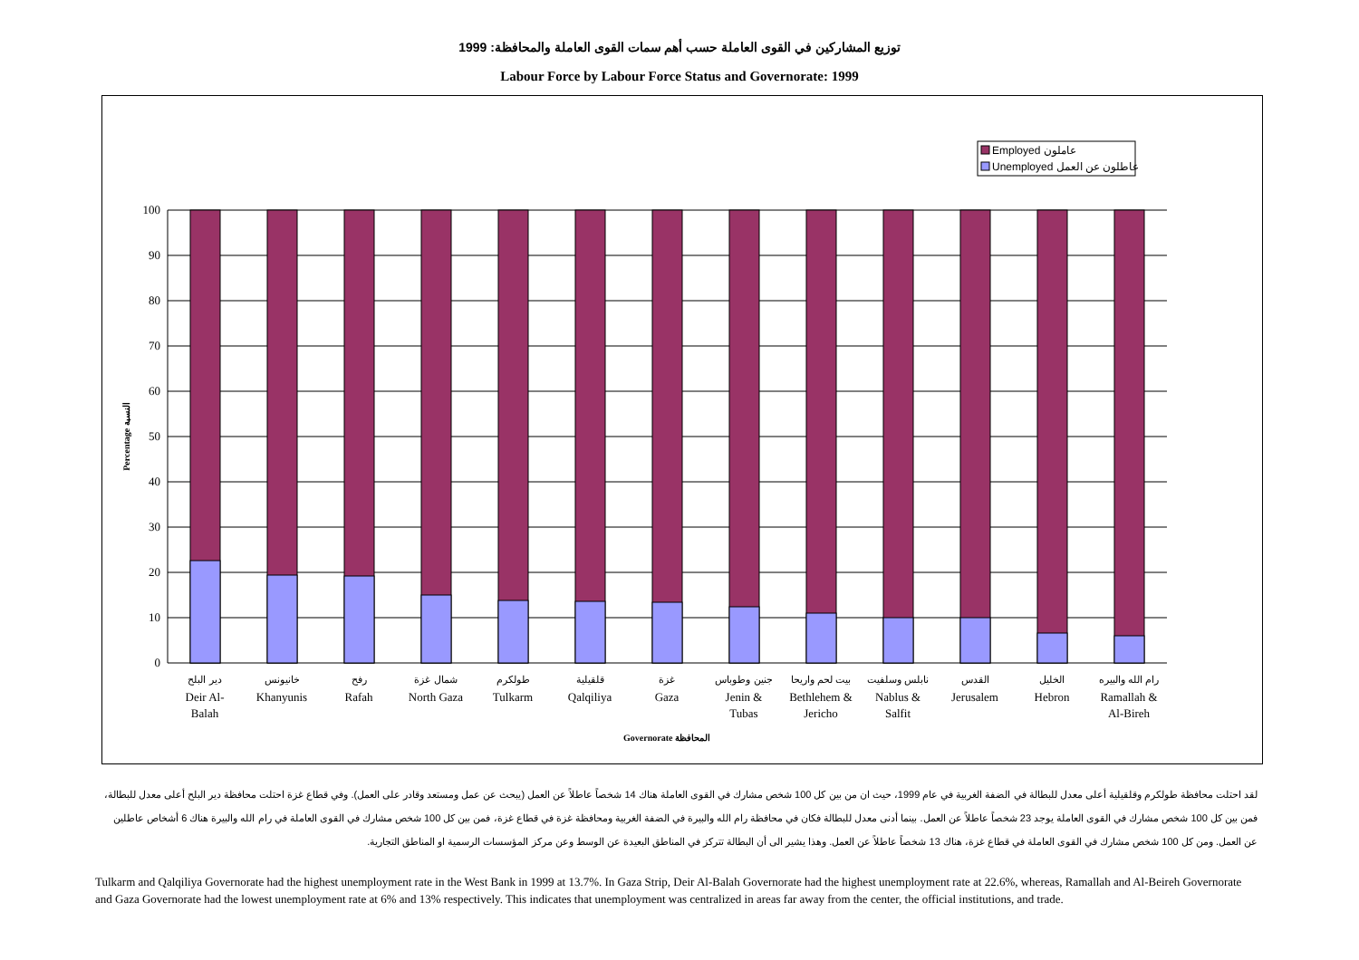توزيع المشاركين في القوى العاملة حسب أهم سمات القوى العاملة والمحافظة: 1999
Labour Force by Labour Force Status and Governorate: 1999
Employed عاملون
Unemployed عاطلون عن العمل
0
10
20
30
40
50
60
70
80
90
100
Percentage النسبة
دير البلح
Deir Al-
Balah
خانيونس
Khanyunis
رفح
Rafah
شمال غزة
North Gaza
طولكرم
Tulkarm
قلقيلية
Qalqiliya
غزة
Gaza
جنين وطوباس
Jenin &
Tubas
بيت لحم واريحا
Bethlehem &
Jericho
نابلس وسلفيت
Nablus &
Salfit
القدس
Jerusalem
الخليل
Hebron
رام الله والبيره
Ramallah &
Al-Bireh
Governorate المحافظة
لقد احتلت محافظة طولكرم وقلقيلية أعلى معدل للبطالة في الضفة الغربية في عام 1999، حيث ان من بين كل 100 شخص مشارك في القوى العاملة هناك 14 شخصاً عاطلاً عن العمل (يبحث عن عمل ومستعد وقادر على العمل). وفي قطاع غزة احتلت محافظة دير البلح أعلى معدل للبطالة، فمن بين كل 100 شخص مشارك في القوى العاملة يوجد 23 شخصاً عاطلاً عن العمل. بينما أدنى معدل للبطالة فكان في محافظة رام الله والبيرة في الضفة الغربية ومحافظة غزة في قطاع غزة، فمن بين كل 100 شخص مشارك في القوى العاملة في رام الله والبيرة هناك 6 أشخاص عاطلين عن العمل. ومن كل 100 شخص مشارك في القوى العاملة في قطاع غزة، هناك 13 شخصاً عاطلاً عن العمل. وهذا يشير الى أن البطالة تتركز في المناطق البعيدة عن الوسط وعن مركز المؤسسات الرسمية او المناطق التجارية.
Tulkarm and Qalqiliya Governorate had the highest unemployment rate in the West Bank in 1999 at 13.7%. In Gaza Strip, Deir Al-Balah Governorate had the highest unemployment rate at 22.6%, whereas, Ramallah and Al-Beireh Governorate and Gaza Governorate had the lowest unemployment rate at 6% and 13% respectively. This indicates that unemployment was centralized in areas far away from the center, the official institutions, and trade.